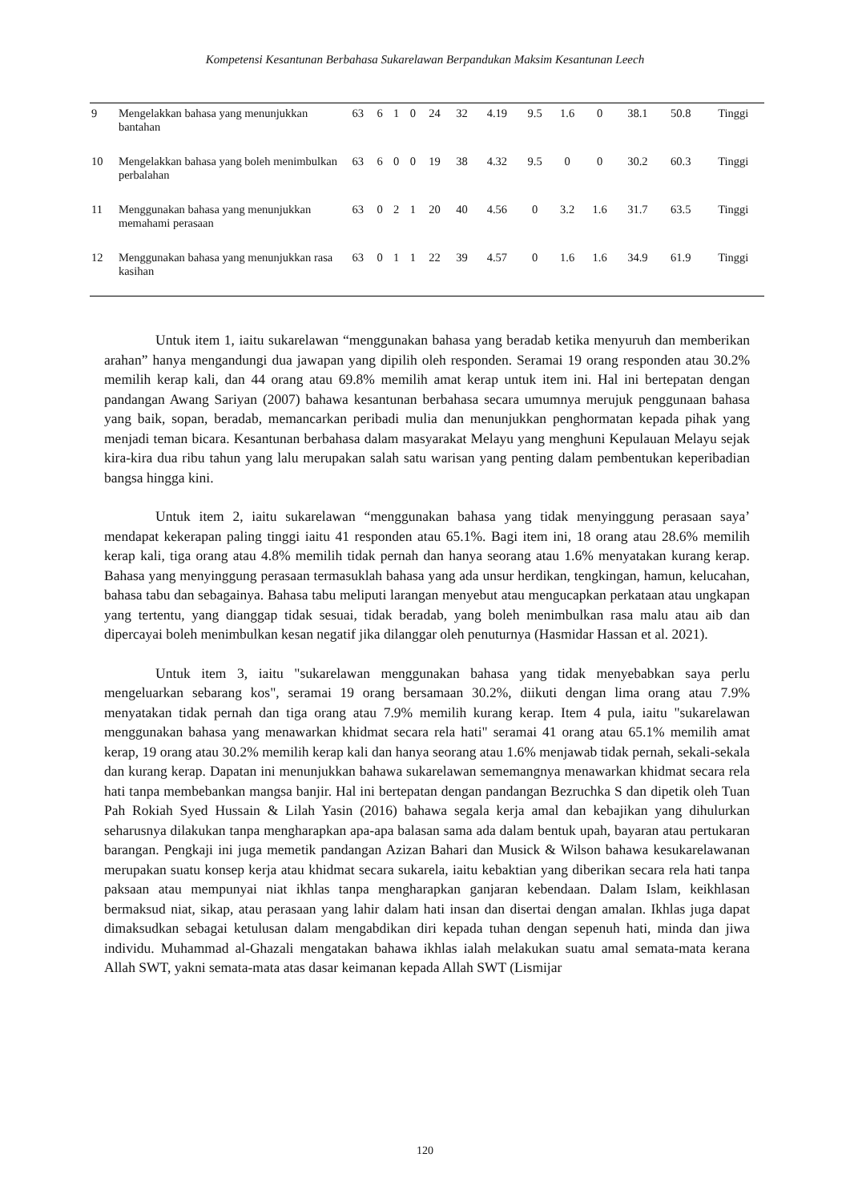Kompetensi Kesantunan Berbahasa Sukarelawan Berpandukan Maksim Kesantunan Leech
| 9 | Mengelakkan bahasa yang menunjukkan bantahan | 63 | 6 | 1 | 0 | 24 | 32 | 4.19 | 9.5 | 1.6 | 0 | 38.1 | 50.8 | Tinggi |
| 10 | Mengelakkan bahasa yang boleh menimbulkan perbalahan | 63 | 6 | 0 | 0 | 19 | 38 | 4.32 | 9.5 | 0 | 0 | 30.2 | 60.3 | Tinggi |
| 11 | Menggunakan bahasa yang menunjukkan memahami perasaan | 63 | 0 | 2 | 1 | 20 | 40 | 4.56 | 0 | 3.2 | 1.6 | 31.7 | 63.5 | Tinggi |
| 12 | Menggunakan bahasa yang menunjukkan rasa kasihan | 63 | 0 | 1 | 1 | 22 | 39 | 4.57 | 0 | 1.6 | 1.6 | 34.9 | 61.9 | Tinggi |
Untuk item 1, iaitu sukarelawan “menggunakan bahasa yang beradab ketika menyuruh dan memberikan arahan” hanya mengandungi dua jawapan yang dipilih oleh responden. Seramai 19 orang responden atau 30.2% memilih kerap kali, dan 44 orang atau 69.8% memilih amat kerap untuk item ini. Hal ini bertepatan dengan pandangan Awang Sariyan (2007) bahawa kesantunan berbahasa secara umumnya merujuk penggunaan bahasa yang baik, sopan, beradab, memancarkan peribadi mulia dan menunjukkan penghormatan kepada pihak yang menjadi teman bicara. Kesantunan berbahasa dalam masyarakat Melayu yang menghuni Kepulauan Melayu sejak kira-kira dua ribu tahun yang lalu merupakan salah satu warisan yang penting dalam pembentukan keperibadian bangsa hingga kini.
Untuk item 2, iaitu sukarelawan “menggunakan bahasa yang tidak menyinggung perasaan saya’ mendapat kekerapan paling tinggi iaitu 41 responden atau 65.1%. Bagi item ini, 18 orang atau 28.6% memilih kerap kali, tiga orang atau 4.8% memilih tidak pernah dan hanya seorang atau 1.6% menyatakan kurang kerap. Bahasa yang menyinggung perasaan termasuklah bahasa yang ada unsur herdikan, tengkingan, hamun, kelucahan, bahasa tabu dan sebagainya. Bahasa tabu meliputi larangan menyebut atau mengucapkan perkataan atau ungkapan yang tertentu, yang dianggap tidak sesuai, tidak beradab, yang boleh menimbulkan rasa malu atau aib dan dipercayai boleh menimbulkan kesan negatif jika dilanggar oleh penuturnya (Hasmidar Hassan et al. 2021).
Untuk item 3, iaitu "sukarelawan menggunakan bahasa yang tidak menyebabkan saya perlu mengeluarkan sebarang kos", seramai 19 orang bersamaan 30.2%, diikuti dengan lima orang atau 7.9% menyatakan tidak pernah dan tiga orang atau 7.9% memilih kurang kerap. Item 4 pula, iaitu "sukarelawan menggunakan bahasa yang menawarkan khidmat secara rela hati" seramai 41 orang atau 65.1% memilih amat kerap, 19 orang atau 30.2% memilih kerap kali dan hanya seorang atau 1.6% menjawab tidak pernah, sekali-sekala dan kurang kerap. Dapatan ini menunjukkan bahawa sukarelawan sememangnya menawarkan khidmat secara rela hati tanpa membebankan mangsa banjir. Hal ini bertepatan dengan pandangan Bezruchka S dan dipetik oleh Tuan Pah Rokiah Syed Hussain & Lilah Yasin (2016) bahawa segala kerja amal dan kebajikan yang dihulurkan seharusnya dilakukan tanpa mengharapkan apa-apa balasan sama ada dalam bentuk upah, bayaran atau pertukaran barangan. Pengkaji ini juga memetik pandangan Azizan Bahari dan Musick & Wilson bahawa kesukarelawanan merupakan suatu konsep kerja atau khidmat secara sukarela, iaitu kebaktian yang diberikan secara rela hati tanpa paksaan atau mempunyai niat ikhlas tanpa mengharapkan ganjaran kebendaan. Dalam Islam, keikhlasan bermaksud niat, sikap, atau perasaan yang lahir dalam hati insan dan disertai dengan amalan. Ikhlas juga dapat dimaksudkan sebagai ketulusan dalam mengabdikan diri kepada tuhan dengan sepenuh hati, minda dan jiwa individu. Muhammad al-Ghazali mengatakan bahawa ikhlas ialah melakukan suatu amal semata-mata kerana Allah SWT, yakni semata-mata atas dasar keimanan kepada Allah SWT (Lismijar
120